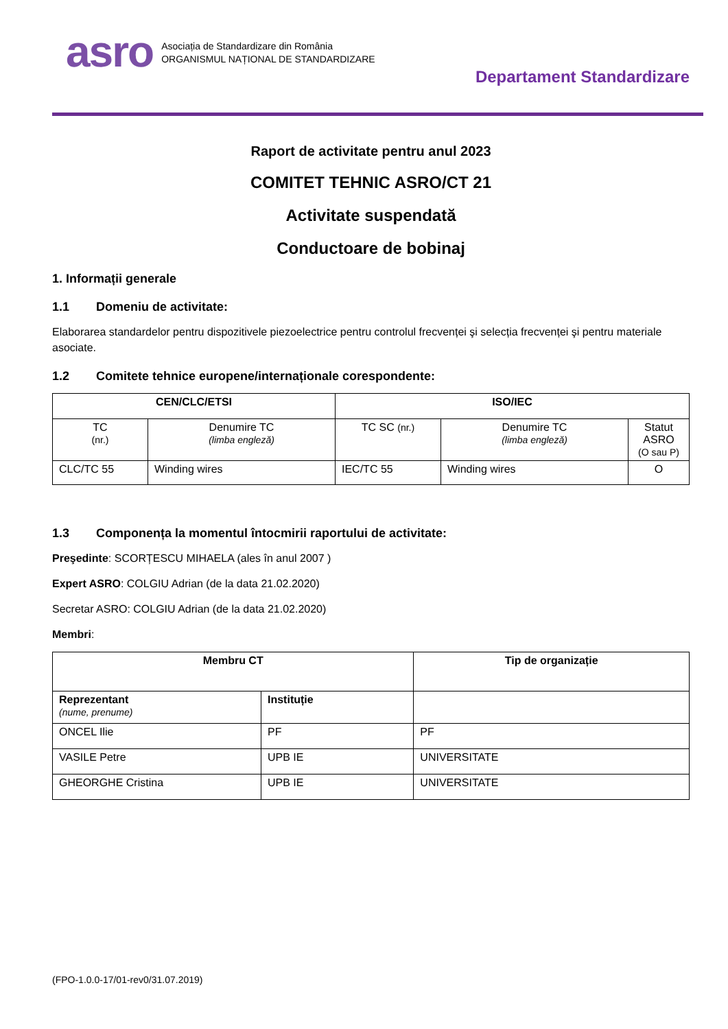asro
Asociația de Standardizare din România
ORGANISMUL NAȚIONAL DE STANDARDIZARE
Departament Standardizare
Raport de activitate pentru anul 2023
COMITET TEHNIC ASRO/CT 21
Activitate suspendată
Conductoare de bobinaj
1. Informații generale
1.1 Domeniu de activitate:
Elaborarea standardelor pentru dispozitivele piezoelectrice pentru controlul frecvenței şi selecția frecvenței şi pentru materiale asociate.
1.2 Comitete tehnice europene/internaționale corespondente:
| CEN/CLC/ETSI | | ISO/IEC | | |
| --- | --- | --- | --- | --- |
| TC (nr.) | Denumire TC (limba engleză) | TC SC (nr.) | Denumire TC (limba engleză) | Statut ASRO (O sau P) |
| CLC/TC 55 | Winding wires | IEC/TC 55 | Winding wires | O |
1.3 Componența la momentul întocmirii raportului de activitate:
Preşedinte: SCORȚESCU MIHAELA (ales în anul 2007 )
Expert ASRO: COLGIU Adrian (de la data 21.02.2020)
Secretar ASRO: COLGIU Adrian (de la data 21.02.2020)
Membri:
| Membru CT | | Tip de organizație |
| --- | --- | --- |
| Reprezentant (nume, prenume) | Instituție | |
| ONCEL Ilie | PF | PF |
| VASILE Petre | UPB IE | UNIVERSITATE |
| GHEORGHE Cristina | UPB IE | UNIVERSITATE |
(FPO-1.0.0-17/01-rev0/31.07.2019)